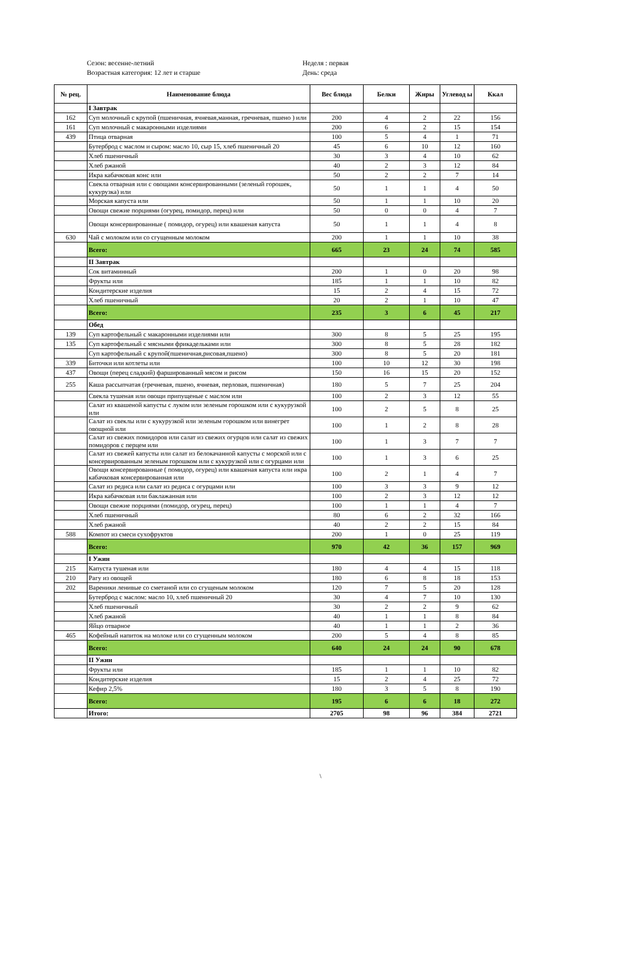Сезон: весенне-летний
Возрастная категория: 12 лет и старше
Неделя : первая
День: среда
| № рец. | Наименование блюда | Вес блюда | Белки | Жиры | Углевод ы | Ккал |
| --- | --- | --- | --- | --- | --- | --- |
| | I Завтрак | | | | | |
| 162 | Суп молочный с крупой (пшеничная, ячневая,манная, гречневая, пшено ) или | 200 | 4 | 2 | 22 | 156 |
| 161 | Суп молочный с макаронными изделиями | 200 | 6 | 2 | 15 | 154 |
| 439 | Птица отварная | 100 | 5 | 4 | 1 | 71 |
| | Бутерброд с маслом и сыром: масло 10, сыр 15, хлеб пшеничный 20 | 45 | 6 | 10 | 12 | 160 |
| | Хлеб пшеничный | 30 | 3 | 4 | 10 | 62 |
| | Хлеб ржаной | 40 | 2 | 3 | 12 | 84 |
| | Икра кабачковая конс или | 50 | 2 | 2 | 7 | 14 |
| | Свекла отварная или с овощами консервированными (зеленый горошек, кукурузка) или | 50 | 1 | 1 | 4 | 50 |
| | Морская капуста или | 50 | 1 | 1 | 10 | 20 |
| | Овощи свежие порциями (огурец, помидор, перец) или | 50 | 0 | 0 | 4 | 7 |
| | Овощи консервированные ( помидор, огурец) или квашеная капуста | 50 | 1 | 1 | 4 | 8 |
| 630 | Чай с молоком или со сгущенным молоком | 200 | 1 | 1 | 10 | 38 |
| | Всего: | 665 | 23 | 24 | 74 | 585 |
| | II Завтрак | | | | | |
| | Сок витаминный | 200 | 1 | 0 | 20 | 98 |
| | Фрукты или | 185 | 1 | 1 | 10 | 82 |
| | Кондитерские изделия | 15 | 2 | 4 | 15 | 72 |
| | Хлеб пшеничный | 20 | 2 | 1 | 10 | 47 |
| | Всего: | 235 | 3 | 6 | 45 | 217 |
| | Обед | | | | | |
| 139 | Суп картофельный с макаронными изделиями или | 300 | 8 | 5 | 25 | 195 |
| 135 | Суп картофельный с мясными фрикадельками или | 300 | 8 | 5 | 28 | 182 |
| | Суп картофельный с крупой(пшеничная,рисовая,пшено) | 300 | 8 | 5 | 20 | 181 |
| 339 | Биточки или котлеты или | 100 | 10 | 12 | 30 | 198 |
| 437 | Овощи (перец сладкий) фаршированный мясом и рисом | 150 | 16 | 15 | 20 | 152 |
| 255 | Каша рассыпчатая (гречневая, пшено, ячневая, перловая, пшеничная) | 180 | 5 | 7 | 25 | 204 |
| | Свекла тушеная или овощи припущеные с маслом или | 100 | 2 | 3 | 12 | 55 |
| | Салат из квашеной капусты с луком или зеленым горошком или с кукурузкой или | 100 | 2 | 5 | 8 | 25 |
| | Салат из свеклы или с кукурузкой или зеленым горошком или винегрет овощной или | 100 | 1 | 2 | 8 | 28 |
| | Салат из свежих помидоров или салат из свежих огурцов или салат из свежих помидоров с перцем или | 100 | 1 | 3 | 7 | 7 |
| | Салат из свежей капусты или салат из белокачанной капусты с морской или с консервированным зеленым горошком или с кукурузкой или с огурцами или | 100 | 1 | 3 | 6 | 25 |
| | Овощи консервированные ( помидор, огурец) или квашеная капуста или икра кабачковая консервированная или | 100 | 2 | 1 | 4 | 7 |
| | Салат из редиса или салат из редиса с огурцами или | 100 | 3 | 3 | 9 | 12 |
| | Икра кабачковая или баклажанная или | 100 | 2 | 3 | 12 | 12 |
| | Овощи свежие порциями (помидор, огурец, перец) | 100 | 1 | 1 | 4 | 7 |
| | Хлеб пшеничный | 80 | 6 | 2 | 32 | 166 |
| | Хлеб ржаной | 40 | 2 | 2 | 15 | 84 |
| 588 | Компот из смеси сухофруктов | 200 | 1 | 0 | 25 | 119 |
| | Всего: | 970 | 42 | 36 | 157 | 969 |
| | I Ужин | | | | | |
| 215 | Капуста тушеная или | 180 | 4 | 4 | 15 | 118 |
| 210 | Рагу из овощей | 180 | 6 | 8 | 18 | 153 |
| 202 | Вареники ленивые со сметаной или со сгущеным молоком | 120 | 7 | 5 | 20 | 128 |
| | Бутерброд с маслом: масло 10, хлеб пшеничный 20 | 30 | 4 | 7 | 10 | 130 |
| | Хлеб пшеничный | 30 | 2 | 2 | 9 | 62 |
| | Хлеб ржаной | 40 | 1 | 1 | 8 | 84 |
| | Яйцо отварное | 40 | 1 | 1 | 2 | 36 |
| 465 | Кофейный напиток на молоке или со сгущенным молоком | 200 | 5 | 4 | 8 | 85 |
| | Всего: | 640 | 24 | 24 | 90 | 678 |
| | II Ужин | | | | | |
| | Фрукты или | 185 | 1 | 1 | 10 | 82 |
| | Кондитерские изделия | 15 | 2 | 4 | 25 | 72 |
| | Кефир 2,5% | 180 | 3 | 5 | 8 | 190 |
| | Всего: | 195 | 6 | 6 | 18 | 272 |
| | Итого: | 2705 | 98 | 96 | 384 | 2721 |
\